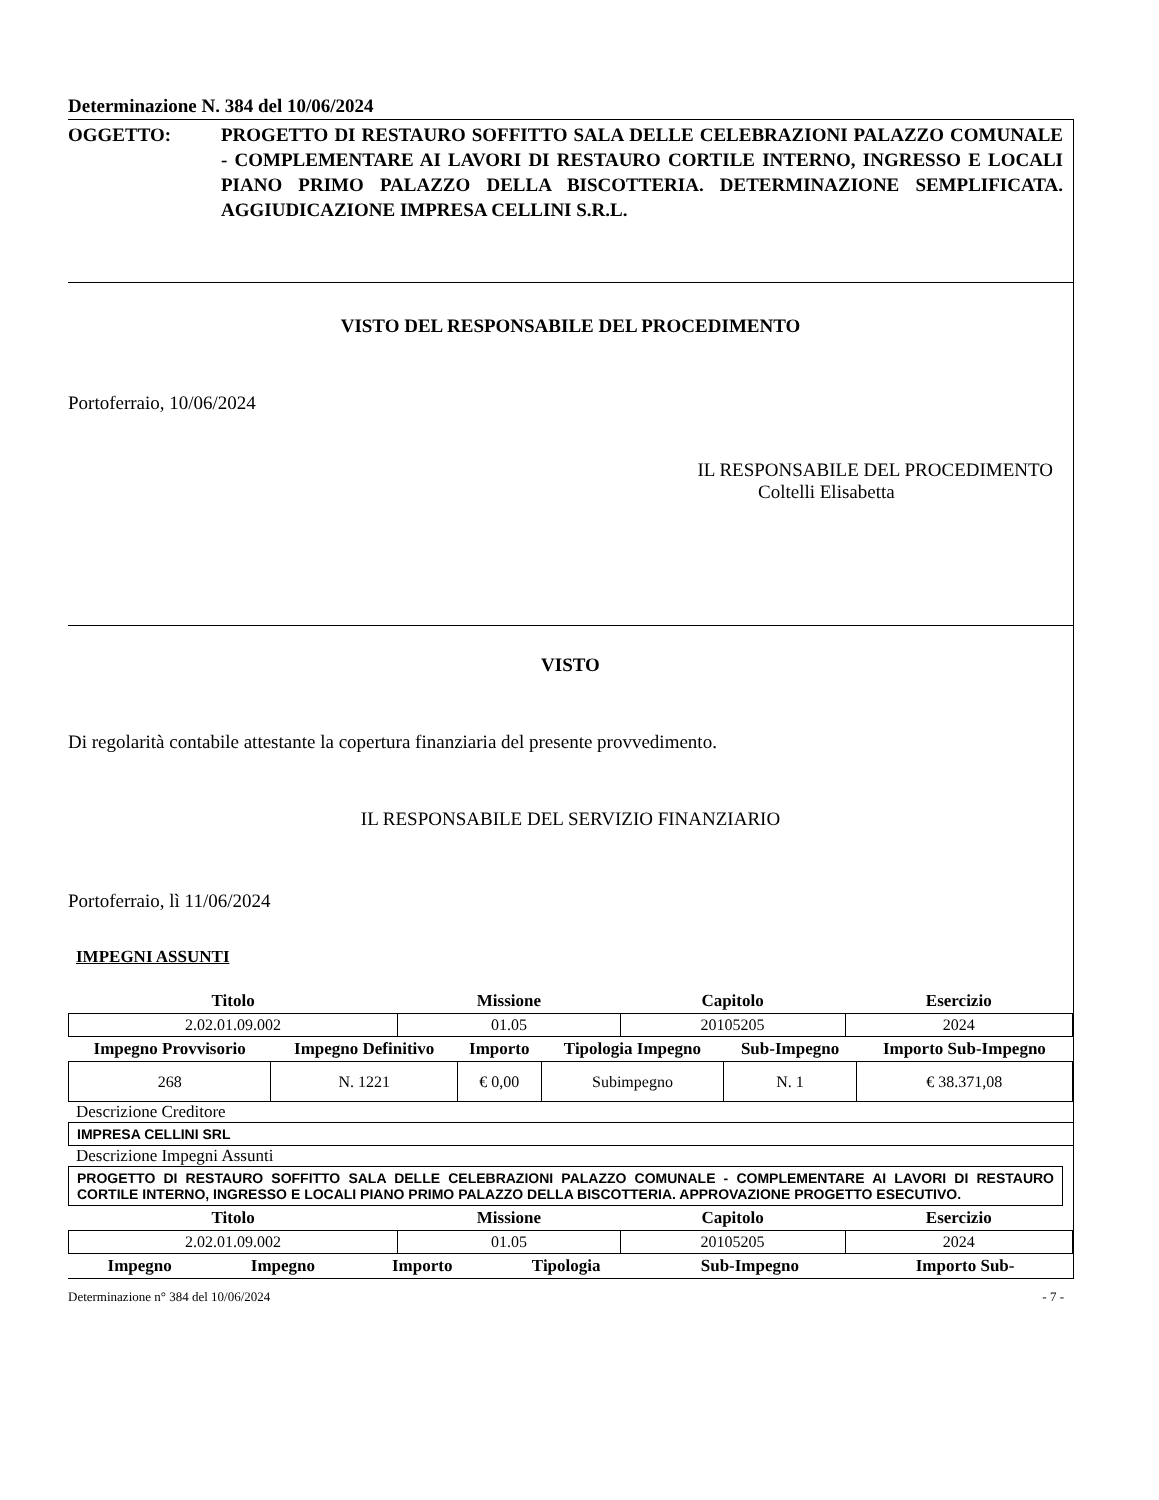Determinazione N. 384 del 10/06/2024
OGGETTO: PROGETTO DI RESTAURO SOFFITTO SALA DELLE CELEBRAZIONI PALAZZO COMUNALE - COMPLEMENTARE AI LAVORI DI RESTAURO CORTILE INTERNO, INGRESSO E LOCALI PIANO PRIMO PALAZZO DELLA BISCOTTERIA. DETERMINAZIONE SEMPLIFICATA. AGGIUDICAZIONE IMPRESA CELLINI S.R.L.
VISTO DEL RESPONSABILE DEL PROCEDIMENTO
Portoferraio, 10/06/2024
IL RESPONSABILE DEL PROCEDIMENTO
Coltelli Elisabetta
VISTO
Di regolarità contabile attestante la copertura finanziaria del presente provvedimento.
IL RESPONSABILE DEL SERVIZIO FINANZIARIO
Portoferraio, lì 11/06/2024
IMPEGNI ASSUNTI
| Titolo | Missione | Capitolo | Esercizio |
| --- | --- | --- | --- |
| 2.02.01.09.002 | 01.05 | 20105205 | 2024 |
| Impegno Provvisorio | Impegno Definitivo | Importo | Tipologia Impegno | Sub-Impegno | Importo Sub-Impegno |
| --- | --- | --- | --- | --- | --- |
| 268 | N. 1221 | € 0,00 | Subimpegno | N. 1 | € 38.371,08 |
Descrizione Creditore
IMPRESA CELLINI SRL
Descrizione Impegni Assunti
PROGETTO DI RESTAURO SOFFITTO SALA DELLE CELEBRAZIONI PALAZZO COMUNALE - COMPLEMENTARE AI LAVORI DI RESTAURO CORTILE INTERNO, INGRESSO E LOCALI PIANO PRIMO PALAZZO DELLA BISCOTTERIA. APPROVAZIONE PROGETTO ESECUTIVO.
| Titolo | Missione | Capitolo | Esercizio |
| --- | --- | --- | --- |
| 2.02.01.09.002 | 01.05 | 20105205 | 2024 |
| Impegno | Impegno | Importo | Tipologia | Sub-Impegno | Importo Sub- |
| --- | --- | --- | --- | --- | --- |
Determinazione n° 384 del 10/06/2024 - 7 -